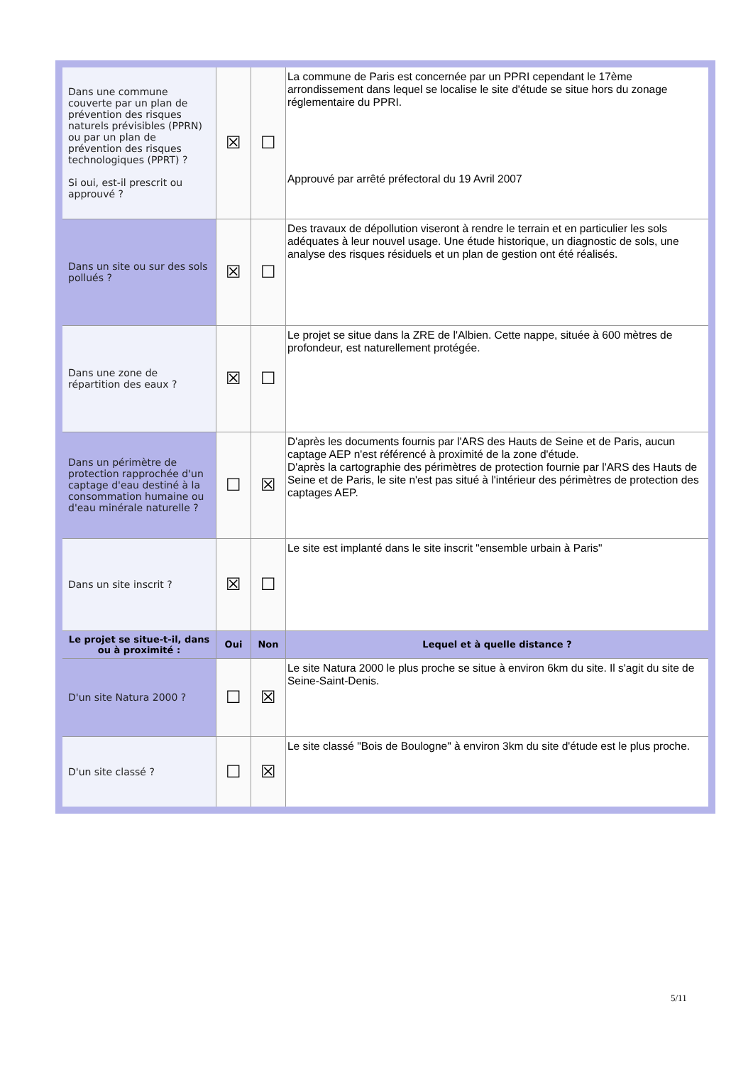| Dans une commune couverte par un plan de prévention des risques naturels prévisibles (PPRN) ou par un plan de prévention des risques technologiques (PPRT) ? Si oui, est-il prescrit ou approuvé ? | ☒ | ☐ | La commune de Paris est concernée par un PPRI cependant le 17ème arrondissement dans lequel se localise le site d'étude se situe hors du zonage réglementaire du PPRI. Approuvé par arrêté préfectoral du 19 Avril 2007 |
| Dans un site ou sur des sols pollués ? | ☒ | ☐ | Des travaux de dépollution viseront à rendre le terrain et en particulier les sols adéquates à leur nouvel usage. Une étude historique, un diagnostic de sols, une analyse des risques résiduels et un plan de gestion ont été réalisés. |
| Dans une zone de répartition des eaux ? | ☒ | ☐ | Le projet se situe dans la ZRE de l'Albien. Cette nappe, située à 600 mètres de profondeur, est naturellement protégée. |
| Dans un périmètre de protection rapprochée d'un captage d'eau destiné à la consommation humaine ou d'eau minérale naturelle ? | ☐ | ☒ | D'après les documents fournis par l'ARS des Hauts de Seine et de Paris, aucun captage AEP n'est référencé à proximité de la zone d'étude. D'après la cartographie des périmètres de protection fournie par l'ARS des Hauts de Seine et de Paris, le site n'est pas situé à l'intérieur des périmètres de protection des captages AEP. |
| Dans un site inscrit ? | ☒ | ☐ | Le site est implanté dans le site inscrit "ensemble urbain à Paris" |
| Le projet se situe-t-il, dans ou à proximité : | Oui | Non | Lequel et à quelle distance ? |
| D'un site Natura 2000 ? | ☐ | ☒ | Le site Natura 2000 le plus proche se situe à environ 6km du site. Il s'agit du site de Seine-Saint-Denis. |
| D'un site classé ? | ☐ | ☒ | Le site classé "Bois de Boulogne" à environ 3km du site d'étude est le plus proche. |
5/11